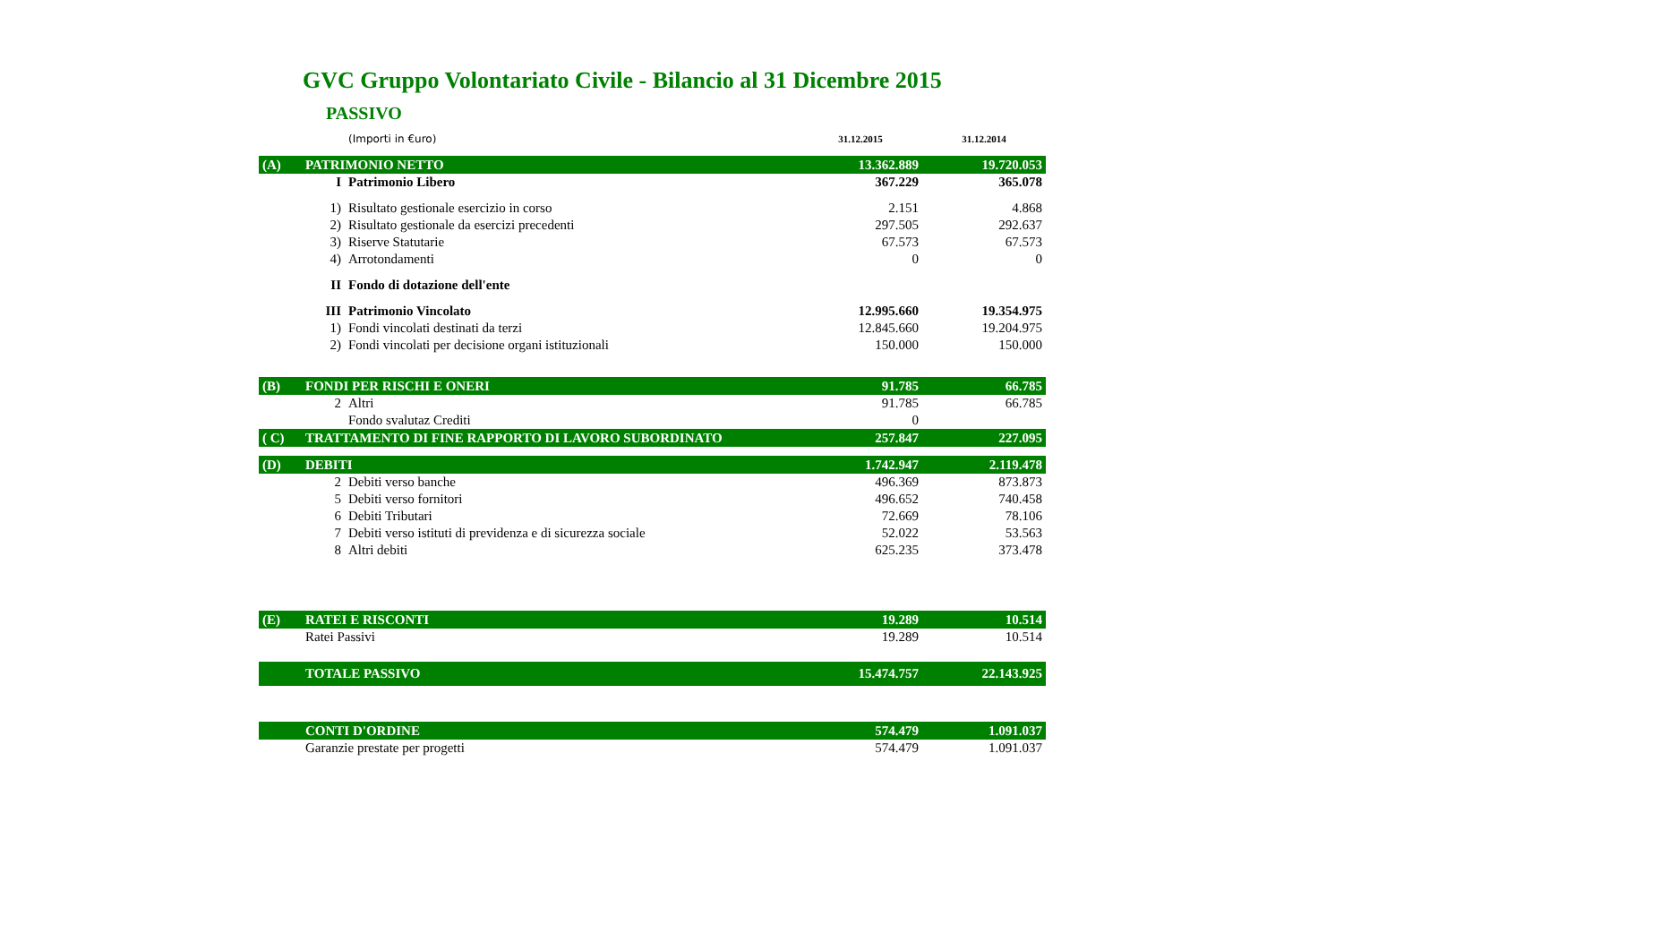GVC Gruppo Volontariato Civile - Bilancio al 31 Dicembre 2015
PASSIVO
| | | (Importi in €uro) | 31.12.2015 | 31.12.2014 |
| (A) | PATRIMONIO NETTO | | 13.362.889 | 19.720.053 |
| | I | Patrimonio Libero | 367.229 | 365.078 |
| | 1) | Risultato gestionale esercizio in corso | 2.151 | 4.868 |
| | 2) | Risultato gestionale da esercizi precedenti | 297.505 | 292.637 |
| | 3) | Riserve Statutarie | 67.573 | 67.573 |
| | 4) | Arrotondamenti | 0 | 0 |
| | II | Fondo di dotazione dell'ente | | |
| | III | Patrimonio Vincolato | 12.995.660 | 19.354.975 |
| | 1) | Fondi vincolati destinati da terzi | 12.845.660 | 19.204.975 |
| | 2) | Fondi vincolati per decisione organi istituzionali | 150.000 | 150.000 |
| (B) | FONDI PER RISCHI E ONERI | | 91.785 | 66.785 |
| | 2 | Altri | 91.785 | 66.785 |
| | | Fondo svalutaz Crediti | 0 | |
| ( C) | TRATTAMENTO DI FINE RAPPORTO DI LAVORO SUBORDINATO | | 257.847 | 227.095 |
| (D) | DEBITI | | 1.742.947 | 2.119.478 |
| | 2 | Debiti verso banche | 496.369 | 873.873 |
| | 5 | Debiti verso fornitori | 496.652 | 740.458 |
| | 6 | Debiti Tributari | 72.669 | 78.106 |
| | 7 | Debiti verso istituti di previdenza e di sicurezza sociale | 52.022 | 53.563 |
| | 8 | Altri debiti | 625.235 | 373.478 |
| (E) | RATEI E RISCONTI | | 19.289 | 10.514 |
| | Ratei Passivi | | 19.289 | 10.514 |
| | TOTALE PASSIVO | | 15.474.757 | 22.143.925 |
| | CONTI D'ORDINE | | 574.479 | 1.091.037 |
| | Garanzie prestate per progetti | | 574.479 | 1.091.037 |